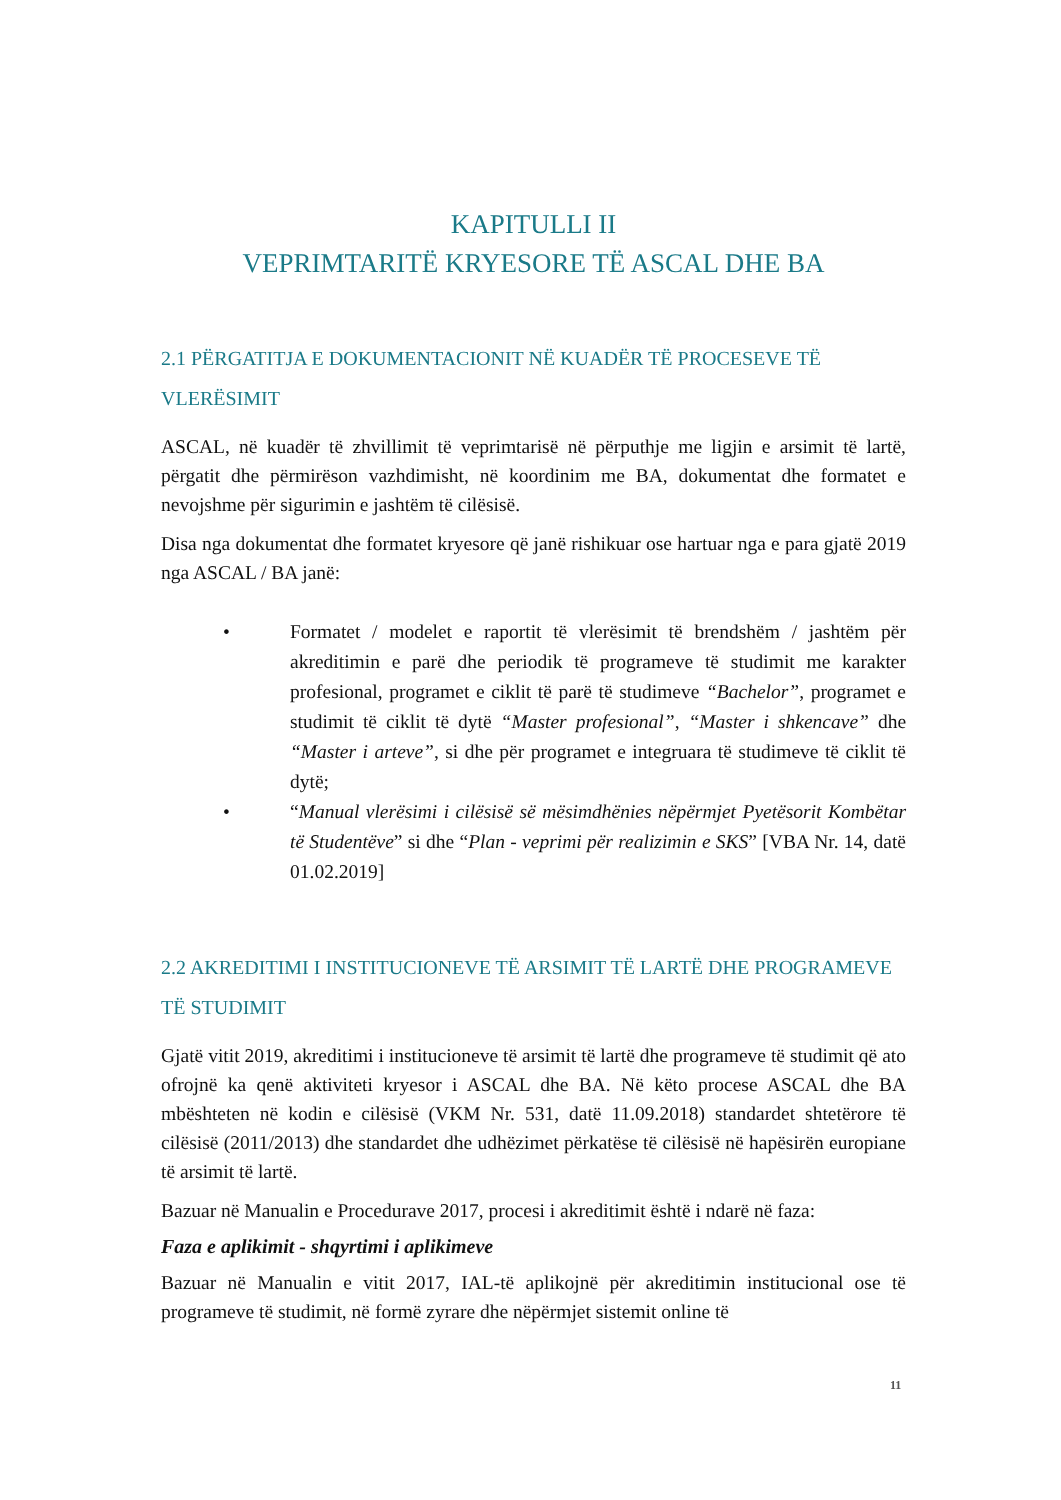KAPITULLI II
VEPRIMTARITË KRYESORE TË ASCAL DHE BA
2.1 PËRGATITJA E DOKUMENTACIONIT NË KUADËR TË PROCESEVE TË VLERËSIMIT
ASCAL, në kuadër të zhvillimit të veprimtarisë në përputhje me ligjin e arsimit të lartë, përgatit dhe përmirëson vazhdimisht, në koordinim me BA, dokumentat dhe formatet e nevojshme për sigurimin e jashtëm të cilësisë.
Disa nga dokumentat dhe formatet kryesore që janë rishikuar ose hartuar nga e para gjatë 2019 nga ASCAL / BA janë:
• Formatet / modelet e raportit të vlerësimit të brendshëm / jashtëm për akreditimin e parë dhe periodik të programeve të studimit me karakter profesional, programet e ciklit të parë të studimeve “Bachelor”, programet e studimit të ciklit të dytë “Master profesional”, “Master i shkencave” dhe “Master i arteve”, si dhe për programet e integruara të studimeve të ciklit të dytë;
• “Manual vlerësimi i cilësisë së mësimdhënies nëpërmjet Pyetësorit Kombëtar të Studentëve” si dhe “Plan - veprimi për realizimin e SKS” [VBA Nr. 14, datë 01.02.2019]
2.2 AKREDITIMI I INSTITUCIONEVE TË ARSIMIT TË LARTË DHE PROGRAMEVE TË STUDIMIT
Gjatë vitit 2019, akreditimi i institucioneve të arsimit të lartë dhe programeve të studimit që ato ofrojnë ka qenë aktiviteti kryesor i ASCAL dhe BA. Në këto procese ASCAL dhe BA mbështeten në kodin e cilësisë (VKM Nr. 531, datë 11.09.2018) standardet shtetërore të cilësisë (2011/2013) dhe standardet dhe udhëzimet përkatëse të cilësisë në hapësirën europiane të arsimit të lartë.
Bazuar në Manualin e Procedurave 2017, procesi i akreditimit është i ndarë në faza:
Faza e aplikimit - shqyrtimi i aplikimeve
Bazuar në Manualin e vitit 2017, IAL-të aplikojnë për akreditimin institucional ose të programeve të studimit, në formë zyrare dhe nëpërmjet sistemit online të
11